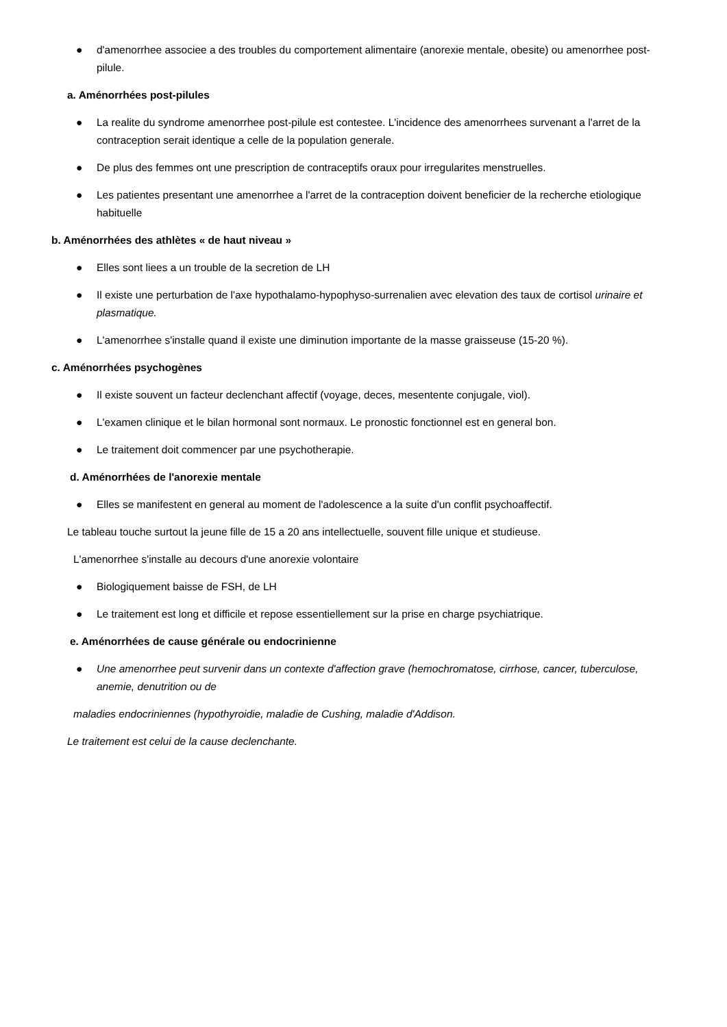● d'amenorrhee associee a des troubles du comportement alimentaire (anorexie mentale, obesite) ou amenorrhee post-pilule.
a. Aménorrhées post-pilules
● La realite du syndrome amenorrhee post-pilule est contestee. L'incidence des amenorrhees survenant a l'arret de la contraception serait identique a celle de la population generale.
● De plus des femmes ont une prescription de contraceptifs oraux pour irregularites menstruelles.
● Les patientes presentant une amenorrhee a l'arret de la contraception doivent beneficier de la recherche etiologique habituelle
b. Aménorrhées des athlètes « de haut niveau »
● Elles sont liees a un trouble de la secretion de LH
● Il existe une perturbation de l'axe hypothalamo-hypophyso-surrenalien avec elevation des taux de cortisol urinaire et plasmatique.
● L'amenorrhee s'installe quand il existe une diminution importante de la masse graisseuse (15-20 %).
c. Aménorrhées psychogènes
● Il existe souvent un facteur declenchant affectif (voyage, deces, mesentente conjugale, viol).
● L'examen clinique et le bilan hormonal sont normaux. Le pronostic fonctionnel est en general bon.
● Le traitement doit commencer par une psychotherapie.
d. Aménorrhées de l'anorexie mentale
● Elles se manifestent en general au moment de l'adolescence a la suite d'un conflit psychoaffectif.
Le tableau touche surtout la jeune fille de 15 a 20 ans intellectuelle, souvent fille unique et studieuse.
L'amenorrhee s'installe au decours d'une anorexie volontaire
● Biologiquement baisse de FSH, de LH
● Le traitement est long et difficile et repose essentiellement sur la prise en charge psychiatrique.
e. Aménorrhées de cause générale ou endocrinienne
● Une amenorrhee peut survenir dans un contexte d'affection grave (hemochromatose, cirrhose, cancer, tuberculose, anemie, denutrition ou de
maladies endocriniennes (hypothyroidie, maladie de Cushing, maladie d'Addison.
Le traitement est celui de la cause declenchante.